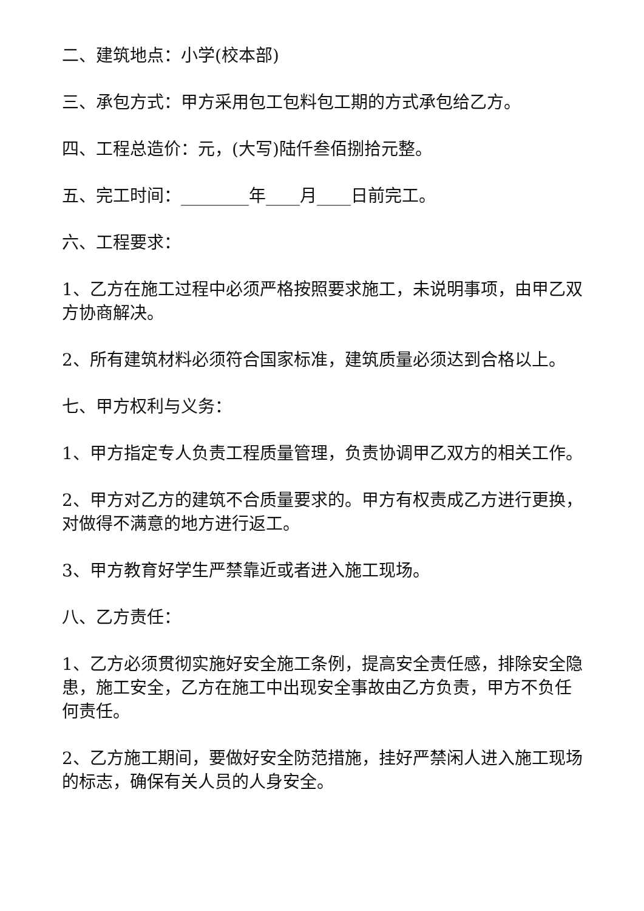二、建筑地点：小学(校本部)
三、承包方式：甲方采用包工包料包工期的方式承包给乙方。
四、工程总造价：元，(大写)陆仟叁佰捌拾元整。
五、完工时间：________年____月____日前完工。
六、工程要求：
1、乙方在施工过程中必须严格按照要求施工，未说明事项，由甲乙双方协商解决。
2、所有建筑材料必须符合国家标准，建筑质量必须达到合格以上。
七、甲方权利与义务：
1、甲方指定专人负责工程质量管理，负责协调甲乙双方的相关工作。
2、甲方对乙方的建筑不合质量要求的。甲方有权责成乙方进行更换，对做得不满意的地方进行返工。
3、甲方教育好学生严禁靠近或者进入施工现场。
八、乙方责任：
1、乙方必须贯彻实施好安全施工条例，提高安全责任感，排除安全隐患，施工安全，乙方在施工中出现安全事故由乙方负责，甲方不负任何责任。
2、乙方施工期间，要做好安全防范措施，挂好严禁闲人进入施工现场的标志，确保有关人员的人身安全。